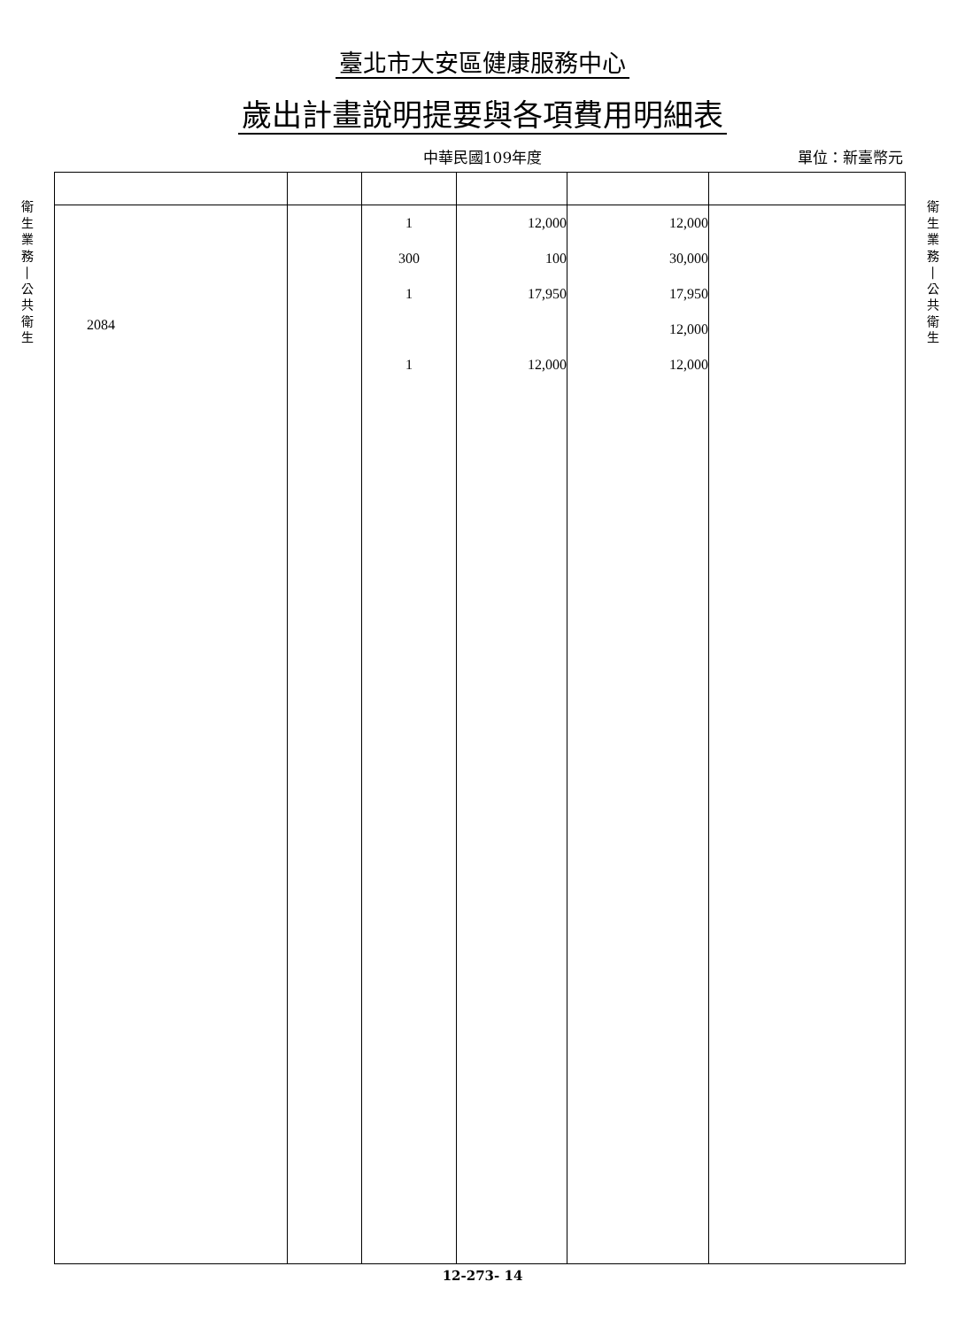臺北市大安區健康服務中心
歲出計畫說明提要與各項費用明細表
中華民國109年度 單位：新臺幣元
衛
生
業
務
|
公
共
衛
生
| 2084 | | 1 300 1 1 | 12,000 100 17,950 12,000 | 12,000 30,000 17,950 12,000 12,000 | |
衛
生
業
務
|
公
共
衛
生
12-273- 14